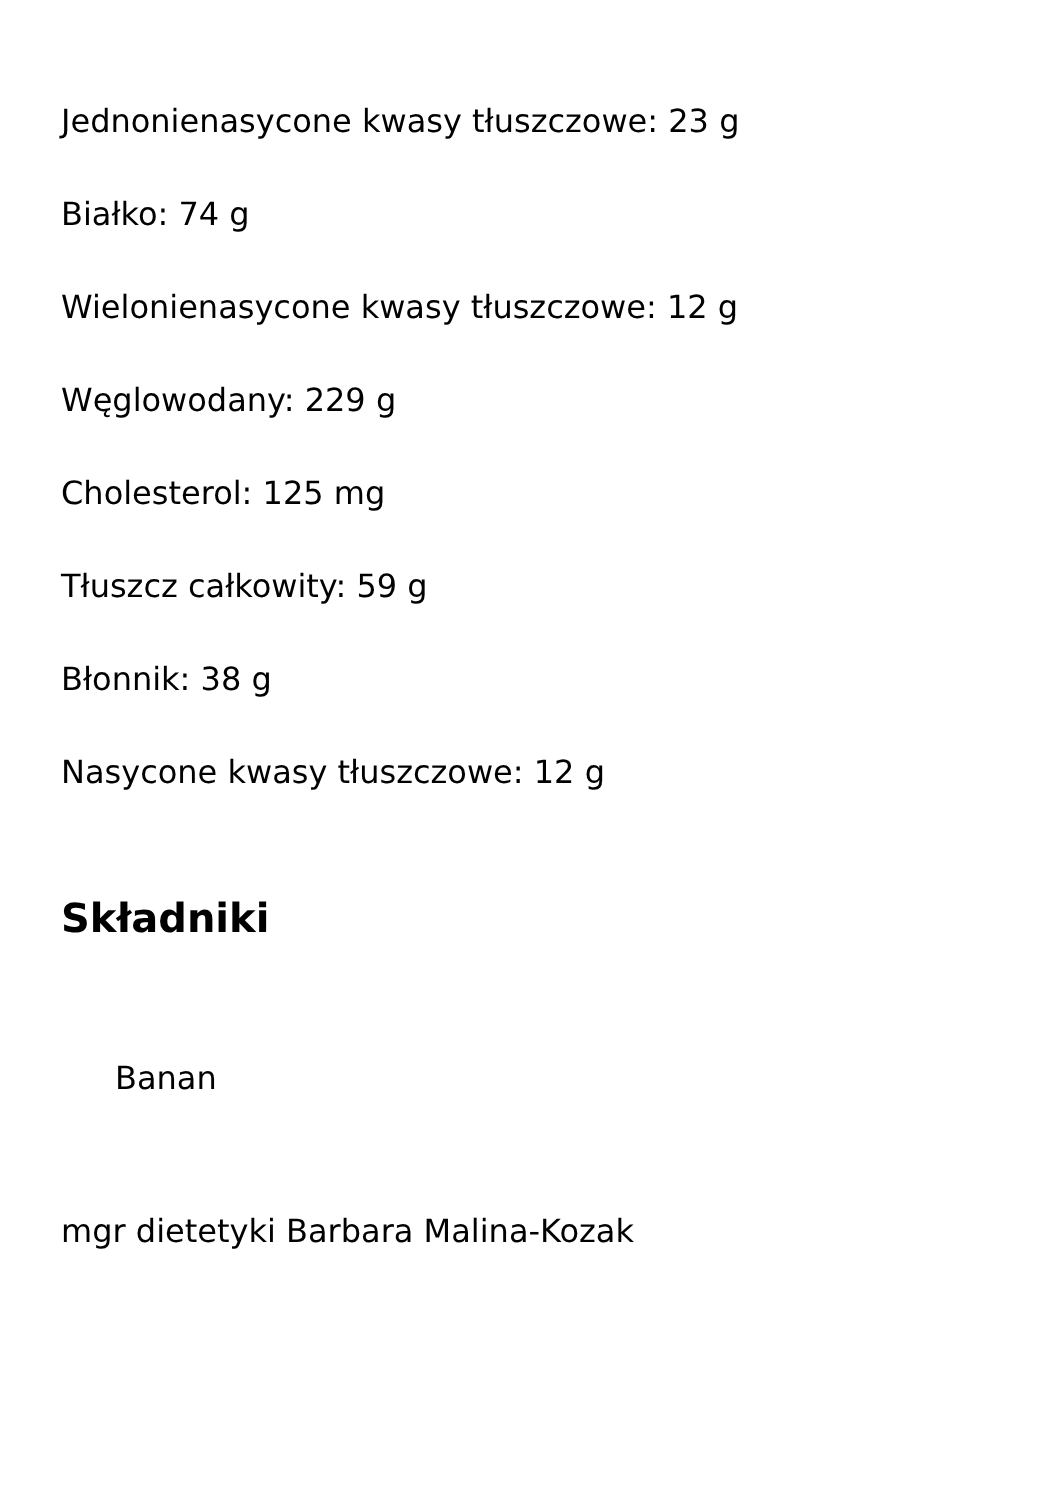Jednonienasycone kwasy tłuszczowe: 23 g
Białko: 74 g
Wielonienasycone kwasy tłuszczowe: 12 g
Węglowodany: 229 g
Cholesterol: 125 mg
Tłuszcz całkowity: 59 g
Błonnik: 38 g
Nasycone kwasy tłuszczowe: 12 g
Składniki
Banan
mgr dietetyki Barbara Malina-Kozak